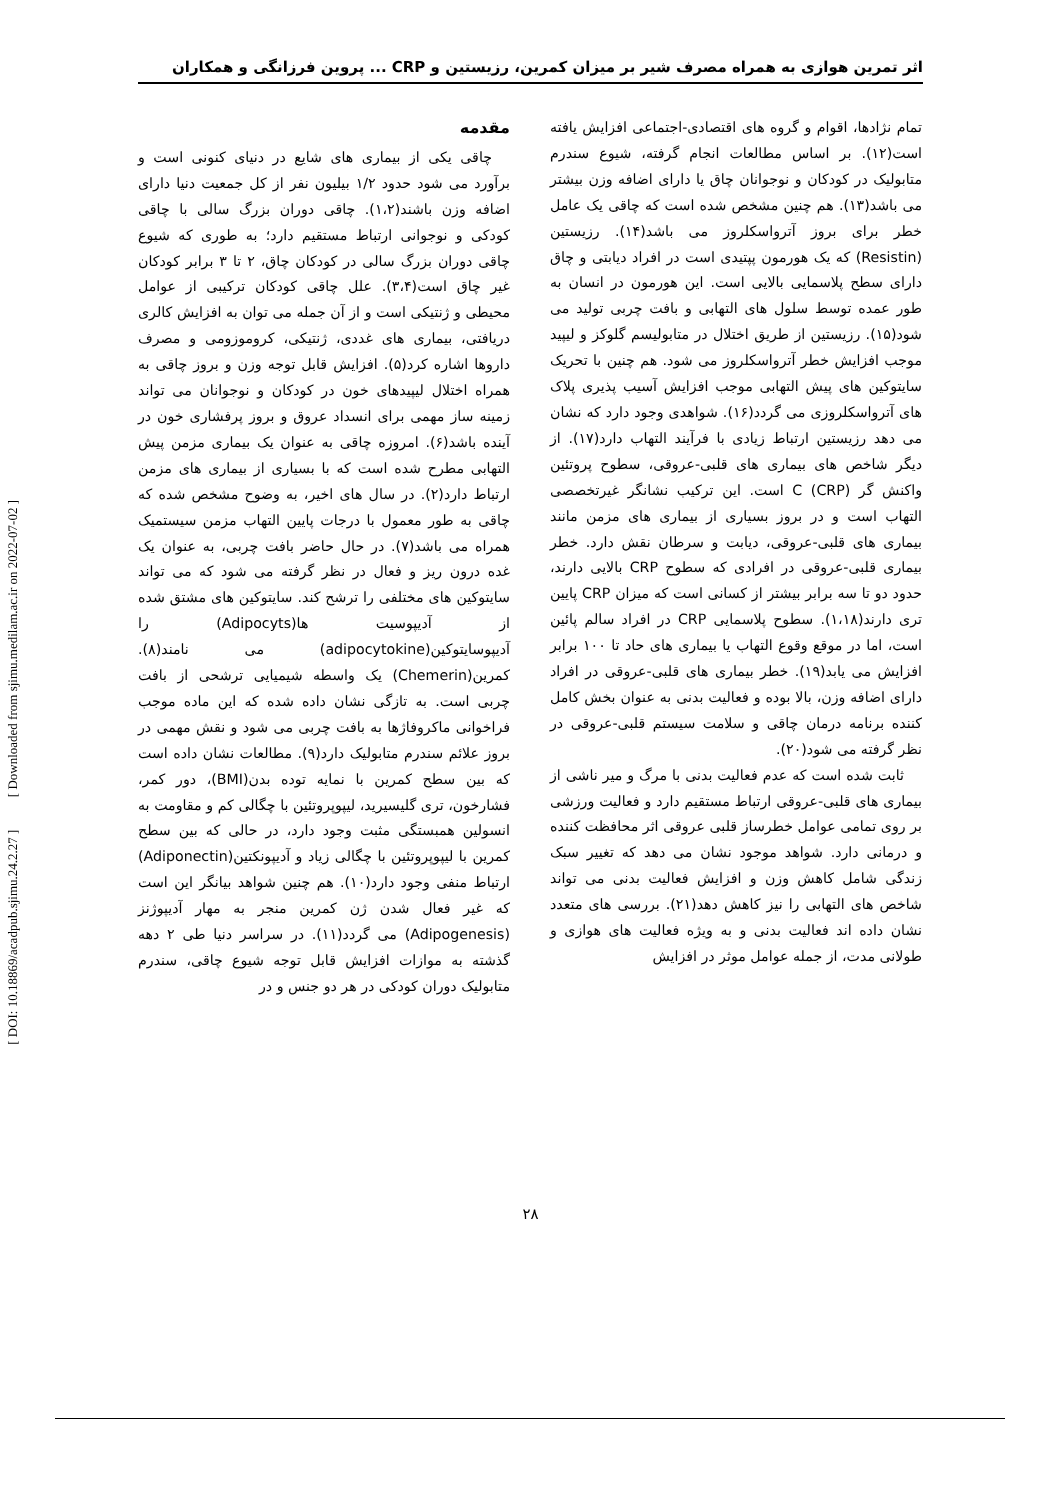اثر تمرین هوازی به همراه مصرف شیر بر میزان کمرین، رزیستین و CRP ... پروین فرزانگی و همکاران
مقدمه
چاقی یکی از بیماری های شایع در دنیای کنونی است و برآورد می شود حدود ۱/۲ بیلیون نفر از کل جمعیت دنیا دارای اضافه وزن باشند(۱،۲). چاقی دوران بزرگ سالی با چاقی کودکی و نوجوانی ارتباط مستقیم دارد؛ به طوری که شیوع چاقی دوران بزرگ سالی در کودکان چاق، ۲ تا ۳ برابر کودکان غیر چاق است(۳،۴). علل چاقی کودکان ترکیبی از عوامل محیطی و ژنتیکی است و از آن جمله می توان به افزایش کالری دریافتی، بیماری های غددی، ژنتیکی، کروموزومی و مصرف داروها اشاره کرد(۵). افزایش قابل توجه وزن و بروز چاقی به همراه اختلال لیپیدهای خون در کودکان و نوجوانان می تواند زمینه ساز مهمی برای انسداد عروق و بروز پرفشاری خون در آینده باشد(۶). امروزه چاقی به عنوان یک بیماری مزمن پیش التهابی مطرح شده است که با بسیاری از بیماری های مزمن ارتباط دارد(۲). در سال های اخیر، به وضوح مشخص شده که چاقی به طور معمول با درجات پایین التهاب مزمن سیستمیک همراه می باشد(۷). در حال حاضر بافت چربی، به عنوان یک غده درون ریز و فعال در نظر گرفته می شود که می تواند سایتوکین های مختلفی را ترشح کند. سایتوکین های مشتق شده از آدیپوسیت ها(Adipocyts) را آدیپوسایتوکین(adipocytokine) می نامند(۸). کمرین(Chemerin) یک واسطه شیمیایی ترشحی از بافت چربی است. به تازگی نشان داده شده که این ماده موجب فراخوانی ماکروفاژها به بافت چربی می شود و نقش مهمی در بروز علائم سندرم متابولیک دارد(۹). مطالعات نشان داده است که بین سطح کمرین با نمایه توده بدن(BMI)، دور کمر، فشارخون، تری گلیسیرید، لیپوپروتئین با چگالی کم و مقاومت به انسولین همبستگی مثبت وجود دارد، در حالی که بین سطح کمرین با لیپوپروتئین با چگالی زیاد و آدیپونکتین(Adiponectin) ارتباط منفی وجود دارد(۱۰). هم چنین شواهد بیانگر این است که غیر فعال شدن ژن کمرین منجر به مهار آدیپوژنز (Adipogenesis) می گردد(۱۱). در سراسر دنیا طی ۲ دهه گذشته به موازات افزایش قابل توجه شیوع چاقی، سندرم متابولیک دوران کودکی در هر دو جنس و در
تمام نژادها، اقوام و گروه های اقتصادی-اجتماعی افزایش یافته است(۱۲). بر اساس مطالعات انجام گرفته، شیوع سندرم متابولیک در کودکان و نوجوانان چاق یا دارای اضافه وزن بیشتر می باشد(۱۳). هم چنین مشخص شده است که چاقی یک عامل خطر برای بروز آترواسکلروز می باشد(۱۴). رزیستین (Resistin) که یک هورمون پپتیدی است در افراد دیابتی و چاق دارای سطح پلاسمایی بالایی است. این هورمون در انسان به طور عمده توسط سلول های التهابی و بافت چربی تولید می شود(۱۵). رزیستین از طریق اختلال در متابولیسم گلوکز و لیپید موجب افزایش خطر آترواسکلروز می شود. هم چنین با تحریک سایتوکین های پیش التهابی موجب افزایش آسیب پذیری پلاک های آترواسکلروزی می گردد(۱۶). شواهدی وجود دارد که نشان می دهد رزیستین ارتباط زیادی با فرآیند التهاب دارد(۱۷). از دیگر شاخص های بیماری های قلبی-عروقی، سطوح پروتئین واکنش گر C (CRP) است. این ترکیب نشانگر غیرتخصصی التهاب است و در بروز بسیاری از بیماری های مزمن مانند بیماری های قلبی-عروقی، دیابت و سرطان نقش دارد. خطر بیماری قلبی-عروقی در افرادی که سطوح CRP بالایی دارند، حدود دو تا سه برابر بیشتر از کسانی است که میزان CRP پایین تری دارند(۱،۱۸). سطوح پلاسمایی CRP در افراد سالم پائین است، اما در موقع وقوع التهاب یا بیماری های حاد تا ۱۰۰ برابر افزایش می یابد(۱۹). خطر بیماری های قلبی-عروقی در افراد دارای اضافه وزن، بالا بوده و فعالیت بدنی به عنوان بخش کامل کننده برنامه درمان چاقی و سلامت سیستم قلبی-عروقی در نظر گرفته می شود(۲۰).
ثابت شده است که عدم فعالیت بدنی با مرگ و میر ناشی از بیماری های قلبی-عروقی ارتباط مستقیم دارد و فعالیت ورزشی بر روی تمامی عوامل خطرساز قلبی عروقی اثر محافظت کننده و درمانی دارد. شواهد موجود نشان می دهد که تغییر سبک زندگی شامل کاهش وزن و افزایش فعالیت بدنی می تواند شاخص های التهابی را نیز کاهش دهد(۲۱). بررسی های متعدد نشان داده اند فعالیت بدنی و به ویژه فعالیت های هوازی و طولانی مدت، از جمله عوامل موثر در افزایش
۲۸
[ DOI: 10.18869/acadpub.sjimu.24.2.27 ] [ Downloaded from sjimu.medilam.ac.ir on 2022-07-02 ]